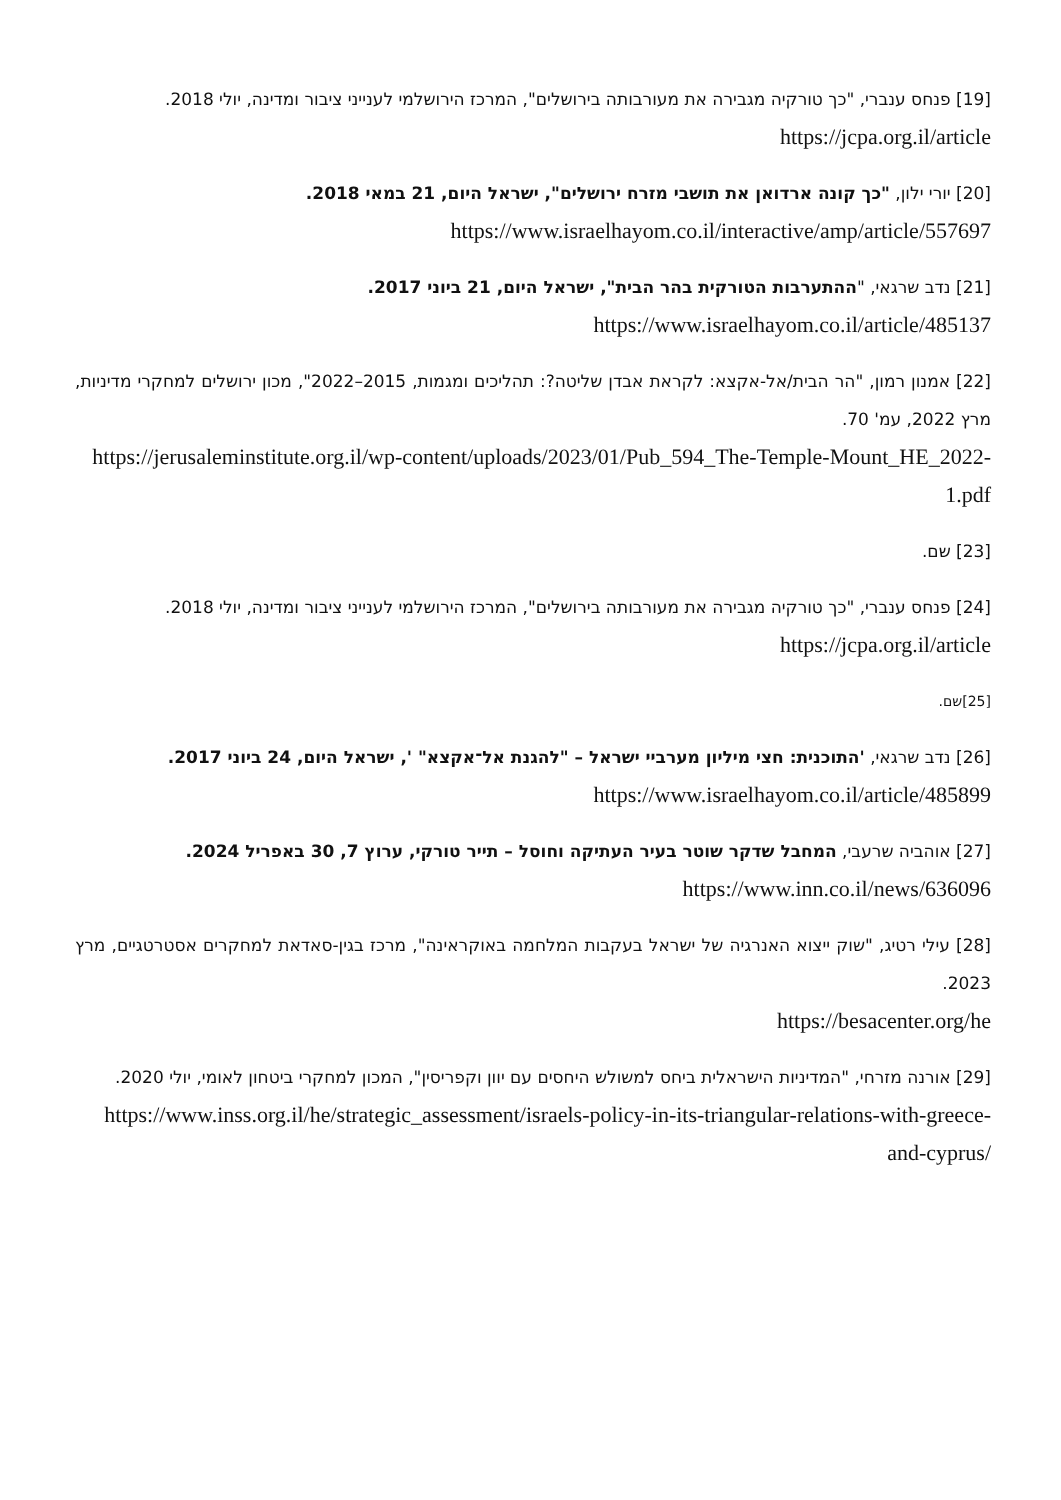[19] פנחס ענברי, "כך טורקיה מגבירה את מעורבותה בירושלים", המרכז הירושלמי לענייני ציבור ומדינה, יולי 2018.
https://jcpa.org.il/article
[20] יורי ילון, "כך קונה ארדואן את תושבי מזרח ירושלים", ישראל היום, 21 במאי 2018.
https://www.israelhayom.co.il/interactive/amp/article/557697
[21] נדב שרגאי, "ההתערבות הטורקית בהר הבית", ישראל היום, 21 ביוני 2017.
https://www.israelhayom.co.il/article/485137
[22] אמנון רמון, "הר הבית/אל-אקצא: לקראת אבדן שליטה?: תהליכים ומגמות, 2015–2022", מכון ירושלים למחקרי מדיניות, מרץ 2022, עמ' 70.
https://jerusaleminstitute.org.il/wp-content/uploads/2023/01/Pub_594_The-Temple-Mount_HE_2022-1.pdf
[23] שם.
[24] פנחס ענברי, "כך טורקיה מגבירה את מעורבותה בירושלים", המרכז הירושלמי לענייני ציבור ומדינה, יולי 2018.
https://jcpa.org.il/article
[25]שם.
[26] נדב שרגאי, 'התוכנית: חצי מיליון מערביי ישראל – "להגנת אל־אקצא" ', ישראל היום, 24 ביוני 2017.
https://www.israelhayom.co.il/article/485899
[27] אוהביה שרעבי, המחבל שדקר שוטר בעיר העתיקה וחוסל – תייר טורקי, ערוץ 7, 30 באפריל 2024.
https://www.inn.co.il/news/636096
[28] עילי רטיג, "שוק ייצוא האנרגיה של ישראל בעקבות המלחמה באוקראינה", מרכז בגין-סאדאת למחקרים אסטרטגיים, מרץ 2023.
https://besacenter.org/he
[29] אורנה מזרחי, "המדיניות הישראלית ביחס למשולש היחסים עם יוון וקפריסין", המכון למחקרי ביטחון לאומי, יולי 2020.
https://www.inss.org.il/he/strategic_assessment/israels-policy-in-its-triangular-relations-with-greece-and-cyprus/